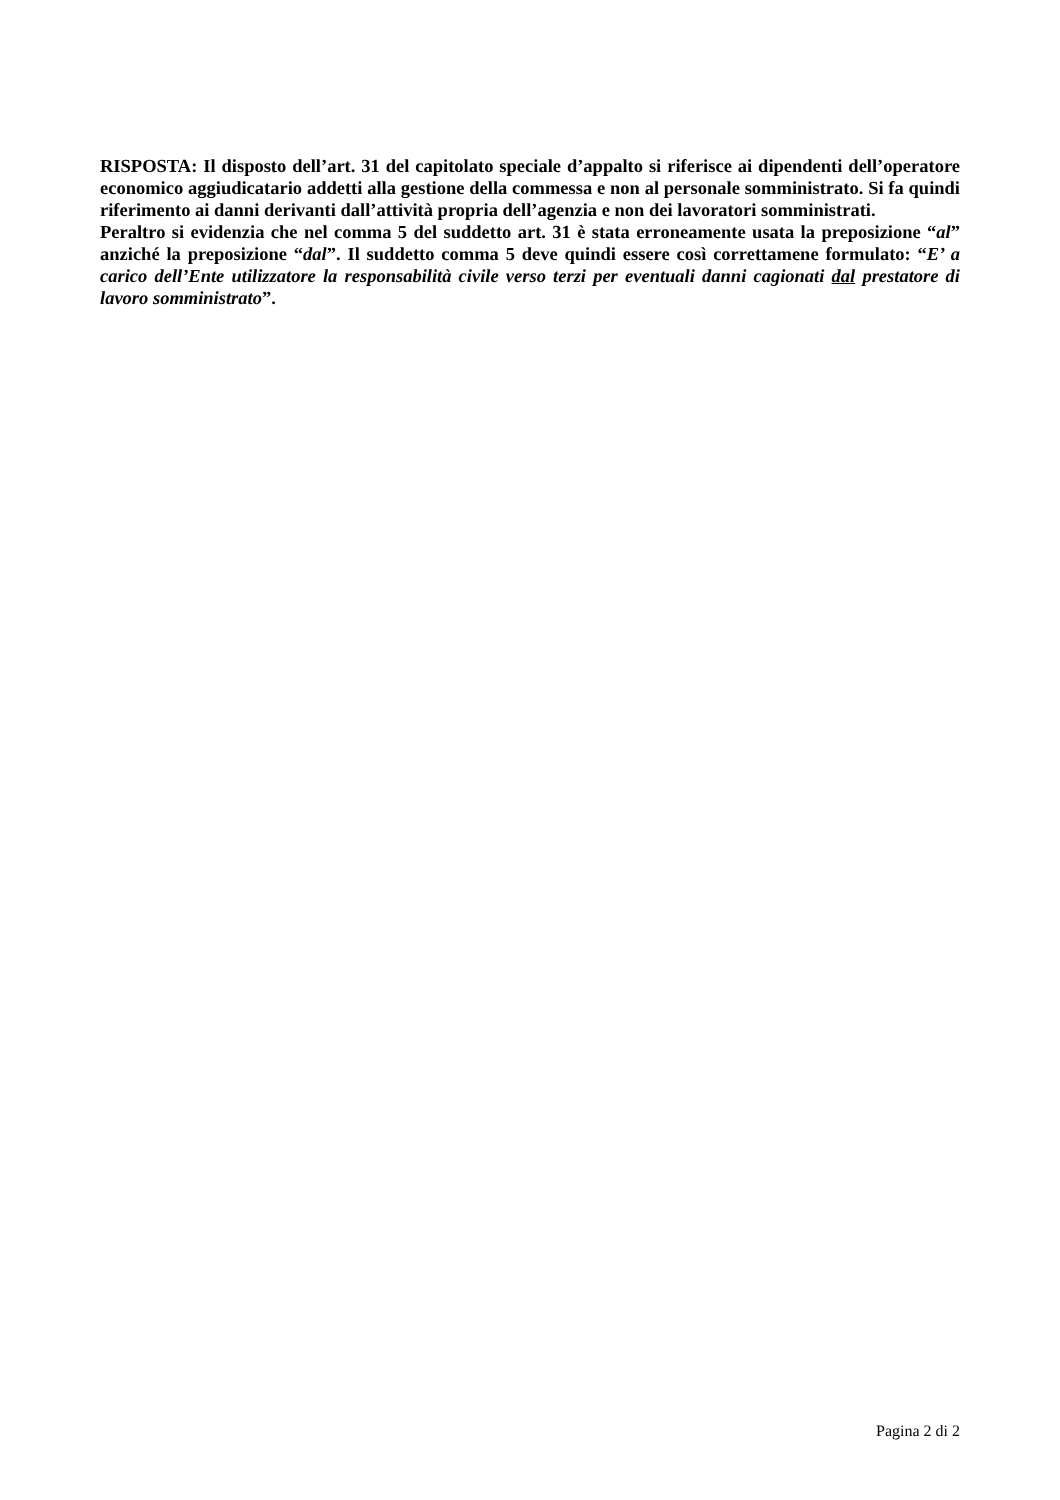RISPOSTA: Il disposto dell’art. 31 del capitolato speciale d’appalto si riferisce ai dipendenti dell’operatore economico aggiudicatario addetti alla gestione della commessa e non al personale somministrato. Si fa quindi riferimento ai danni derivanti dall’attività propria dell’agenzia e non dei lavoratori somministrati.
Peraltro si evidenzia che nel comma 5 del suddetto art. 31 è stata erroneamente usata la preposizione “al” anziché la preposizione “dal”. Il suddetto comma 5 deve quindi essere così correttamene formulato: “E’ a carico dell’Ente utilizzatore la responsabilità civile verso terzi per eventuali danni cagionati dal prestatore di lavoro somministrato”.
Pagina 2 di 2